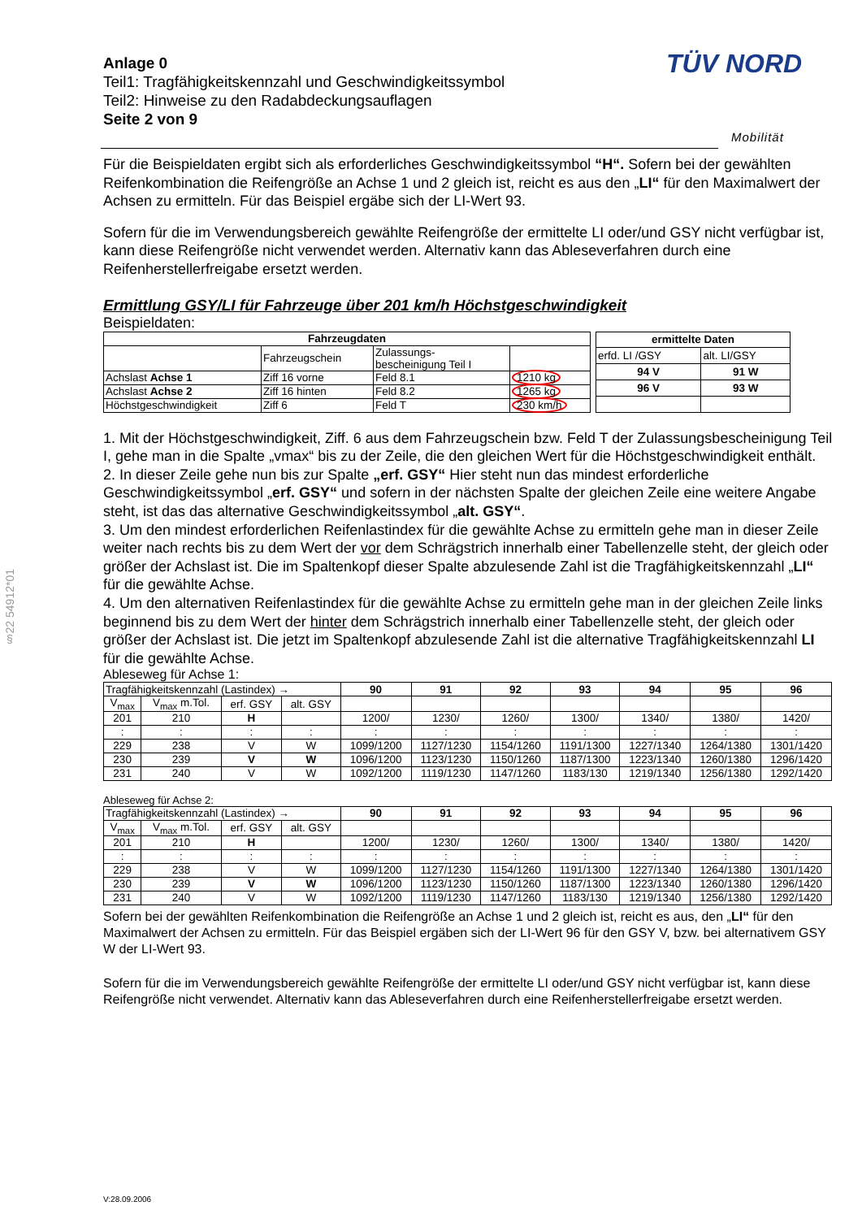§22 54912*01
TÜV NORD
Mobilität
Anlage 0
Teil1: Tragfähigkeitskennzahl und Geschwindigkeitssymbol
Teil2: Hinweise zu den Radabdeckungsauflagen
Seite 2 von 9
Für die Beispieldaten ergibt sich als erforderliches Geschwindigkeitssymbol “H“. Sofern bei der gewählten Reifenkombination die Reifengröße an Achse 1 und 2 gleich ist, reicht es aus den „LI“ für den Maximalwert der Achsen zu ermitteln. Für das Beispiel ergäbe sich der LI-Wert 93.
Sofern für die im Verwendungsbereich gewählte Reifengröße der ermittelte LI oder/und GSY nicht verfügbar ist, kann diese Reifengröße nicht verwendet werden. Alternativ kann das Ableseverfahren durch eine Reifenherstellerfreigabe ersetzt werden.
Ermittlung GSY/LI für Fahrzeuge über 201 km/h Höchstgeschwindigkeit
Beispieldaten:
| Fahrzeugdaten | | | |
| --- | --- | --- | --- |
| | Fahrzeugschein | Zulassungs- bescheinigung Teil I | |
| Achslast Achse 1 | Ziff 16 vorne | Feld 8.1 | 1210 kg |
| Achslast Achse 2 | Ziff 16 hinten | Feld 8.2 | 1265 kg |
| Höchstgeschwindigkeit | Ziff 6 | Feld T | 230 km/h |
| ermittelte Daten | |
| --- | --- |
| erfd. LI /GSY | alt. LI/GSY |
| 94 V | 91 W |
| 96 V | 93 W |
1. Mit der Höchstgeschwindigkeit, Ziff. 6 aus dem Fahrzeugschein bzw. Feld T der Zulassungsbescheinigung Teil I, gehe man in die Spalte „vmax“ bis zu der Zeile, die den gleichen Wert für die Höchstgeschwindigkeit enthält.
2. In dieser Zeile gehe nun bis zur Spalte „erf. GSY“ Hier steht nun das mindest erforderliche Geschwindigkeitssymbol „erf. GSY“ und sofern in der nächsten Spalte der gleichen Zeile eine weitere Angabe steht, ist das das alternative Geschwindigkeitssymbol „alt. GSY“.
3. Um den mindest erforderlichen Reifenlastindex für die gewählte Achse zu ermitteln gehe man in dieser Zeile weiter nach rechts bis zu dem Wert der vor dem Schrägstrich innerhalb einer Tabellenzelle steht, der gleich oder größer der Achslast ist. Die im Spaltenkopf dieser Spalte abzulesende Zahl ist die Tragfähigkeitskennzahl „LI“ für die gewählte Achse.
4. Um den alternativen Reifenlastindex für die gewählte Achse zu ermitteln gehe man in der gleichen Zeile links beginnend bis zu dem Wert der hinter dem Schrägstrich innerhalb einer Tabellenzelle steht, der gleich oder größer der Achslast ist. Die jetzt im Spaltenkopf abzulesende Zahl ist die alternative Tragfähigkeitskennzahl LI für die gewählte Achse.
Ableseweg für Achse 1:
| Tragfähigkeitskennzahl (Lastindex) → | | | | 90 | 91 | 92 | 93 | 94 | 95 | 96 |
| V<sub>max</sub> | V<sub>max</sub> m.Tol. | erf. GSY | alt. GSY | | | | | | | |
| 201 | 210 | H | | 1200/ | 1230/ | 1260/ | 1300/ | 1340/ | 1380/ | 1420/ |
| : | : | : | : | : | : | : | : | : | : | : |
| 229 | 238 | V | W | 1099/1200 | 1127/1230 | 1154/1260 | 1191/1300 | 1227/1340 | 1264/1380 | 1301/1420 |
| 230 | 239 | V | W | 1096/1200 | 1123/1230 | 1150/1260 | 1187/1300 | 1223/1340 | 1260/1380 | 1296/1420 |
| 231 | 240 | V | W | 1092/1200 | 1119/1230 | 1147/1260 | 1183/130 | 1219/1340 | 1256/1380 | 1292/1420 |
Ableseweg für Achse 2:
| Tragfähigkeitskennzahl (Lastindex) → | | | | 90 | 91 | 92 | 93 | 94 | 95 | 96 |
| V<sub>max</sub> | V<sub>max</sub> m.Tol. | erf. GSY | alt. GSY | | | | | | | |
| 201 | 210 | H | | 1200/ | 1230/ | 1260/ | 1300/ | 1340/ | 1380/ | 1420/ |
| : | : | : | : | : | : | : | : | : | : | : |
| 229 | 238 | V | W | 1099/1200 | 1127/1230 | 1154/1260 | 1191/1300 | 1227/1340 | 1264/1380 | 1301/1420 |
| 230 | 239 | V | W | 1096/1200 | 1123/1230 | 1150/1260 | 1187/1300 | 1223/1340 | 1260/1380 | 1296/1420 |
| 231 | 240 | V | W | 1092/1200 | 1119/1230 | 1147/1260 | 1183/130 | 1219/1340 | 1256/1380 | 1292/1420 |
Sofern bei der gewählten Reifenkombination die Reifengröße an Achse 1 und 2 gleich ist, reicht es aus, den „LI“ für den Maximalwert der Achsen zu ermitteln. Für das Beispiel ergäben sich der LI-Wert 96 für den GSY V, bzw. bei alternativem GSY W der LI-Wert 93.
Sofern für die im Verwendungsbereich gewählte Reifengröße der ermittelte LI oder/und GSY nicht verfügbar ist, kann diese Reifengröße nicht verwendet. Alternativ kann das Ableseverfahren durch eine Reifenherstellerfreigabe ersetzt werden.
V:28.09.2006